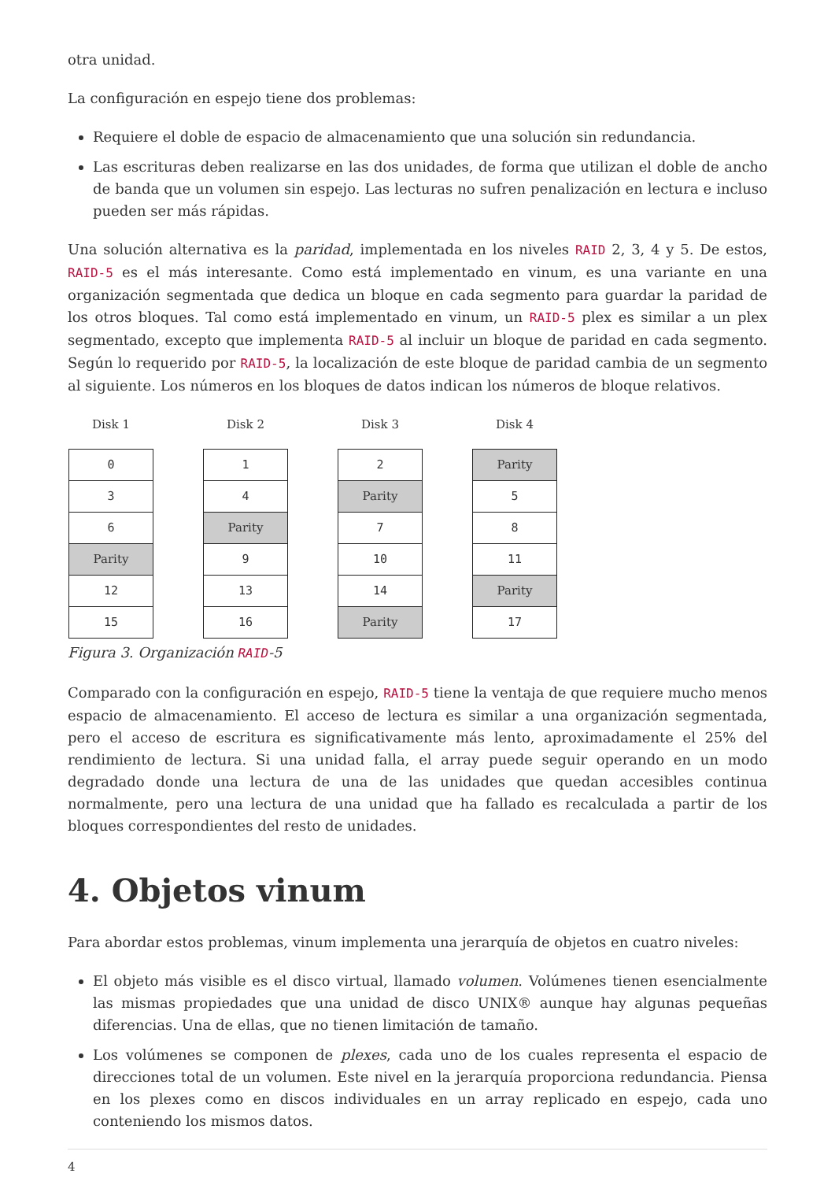otra unidad.
La configuración en espejo tiene dos problemas:
Requiere el doble de espacio de almacenamiento que una solución sin redundancia.
Las escrituras deben realizarse en las dos unidades, de forma que utilizan el doble de ancho de banda que un volumen sin espejo. Las lecturas no sufren penalización en lectura e incluso pueden ser más rápidas.
Una solución alternativa es la paridad, implementada en los niveles RAID 2, 3, 4 y 5. De estos, RAID-5 es el más interesante. Como está implementado en vinum, es una variante en una organización segmentada que dedica un bloque en cada segmento para guardar la paridad de los otros bloques. Tal como está implementado en vinum, un RAID-5 plex es similar a un plex segmentado, excepto que implementa RAID-5 al incluir un bloque de paridad en cada segmento. Según lo requerido por RAID-5, la localización de este bloque de paridad cambia de un segmento al siguiente. Los números en los bloques de datos indican los números de bloque relativos.
Disk 1
0
3
6
Parity
12
15
Disk 2
1
4
Parity
9
13
16
Disk 3
2
Parity
7
10
14
Parity
Disk 4
Parity
5
8
11
Parity
17
Figura 3. Organización RAID-5
Comparado con la configuración en espejo, RAID-5 tiene la ventaja de que requiere mucho menos espacio de almacenamiento. El acceso de lectura es similar a una organización segmentada, pero el acceso de escritura es significativamente más lento, aproximadamente el 25% del rendimiento de lectura. Si una unidad falla, el array puede seguir operando en un modo degradado donde una lectura de una de las unidades que quedan accesibles continua normalmente, pero una lectura de una unidad que ha fallado es recalculada a partir de los bloques correspondientes del resto de unidades.
4. Objetos vinum
Para abordar estos problemas, vinum implementa una jerarquía de objetos en cuatro niveles:
El objeto más visible es el disco virtual, llamado volumen. Volúmenes tienen esencialmente las mismas propiedades que una unidad de disco UNIX® aunque hay algunas pequeñas diferencias. Una de ellas, que no tienen limitación de tamaño.
Los volúmenes se componen de plexes, cada uno de los cuales representa el espacio de direcciones total de un volumen. Este nivel en la jerarquía proporciona redundancia. Piensa en los plexes como en discos individuales en un array replicado en espejo, cada uno conteniendo los mismos datos.
4